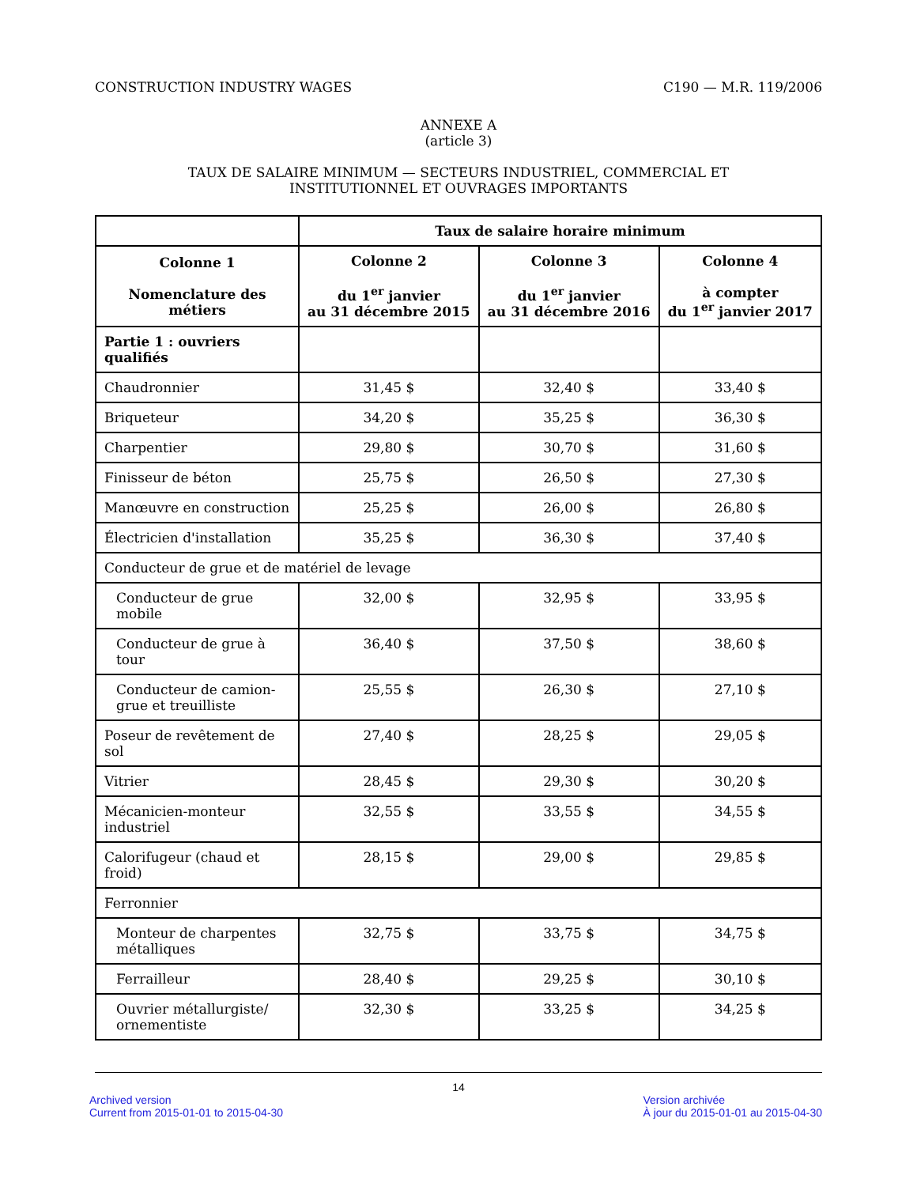CONSTRUCTION INDUSTRY WAGES C190 — M.R. 119/2006
ANNEXE A
(article 3)
TAUX DE SALAIRE MINIMUM — SECTEURS INDUSTRIEL, COMMERCIAL ET
INSTITUTIONNEL ET OUVRAGES IMPORTANTS
| | Taux de salaire horaire minimum | | |
| --- | --- | --- | --- |
| Colonne 1 Nomenclature des métiers | Colonne 2 du 1<sup>er</sup> janvier au 31 décembre 2015 | Colonne 3 du 1<sup>er</sup> janvier au 31 décembre 2016 | Colonne 4 à compter du 1<sup>er</sup> janvier 2017 |
| Partie 1 : ouvriers qualifiés | | | |
| Chaudronnier | 31,45 $ | 32,40 $ | 33,40 $ |
| Briqueteur | 34,20 $ | 35,25 $ | 36,30 $ |
| Charpentier | 29,80 $ | 30,70 $ | 31,60 $ |
| Finisseur de béton | 25,75 $ | 26,50 $ | 27,30 $ |
| Manœuvre en construction | 25,25 $ | 26,00 $ | 26,80 $ |
| Électricien d'installation | 35,25 $ | 36,30 $ | 37,40 $ |
| Conducteur de grue et de matériel de levage | | | |
| Conducteur de grue mobile | 32,00 $ | 32,95 $ | 33,95 $ |
| Conducteur de grue à tour | 36,40 $ | 37,50 $ | 38,60 $ |
| Conducteur de camion-grue et treuilliste | 25,55 $ | 26,30 $ | 27,10 $ |
| Poseur de revêtement de sol | 27,40 $ | 28,25 $ | 29,05 $ |
| Vitrier | 28,45 $ | 29,30 $ | 30,20 $ |
| Mécanicien-monteur industriel | 32,55 $ | 33,55 $ | 34,55 $ |
| Calorifugeur (chaud et froid) | 28,15 $ | 29,00 $ | 29,85 $ |
| Ferronnier | | | |
| Monteur de charpentes métalliques | 32,75 $ | 33,75 $ | 34,75 $ |
| Ferrailleur | 28,40 $ | 29,25 $ | 30,10 $ |
| Ouvrier métallurgiste/ ornementiste | 32,30 $ | 33,25 $ | 34,25 $ |
14
Archived version
Current from 2015-01-01 to 2015-04-30 Version archivée
À jour du 2015-01-01 au 2015-04-30